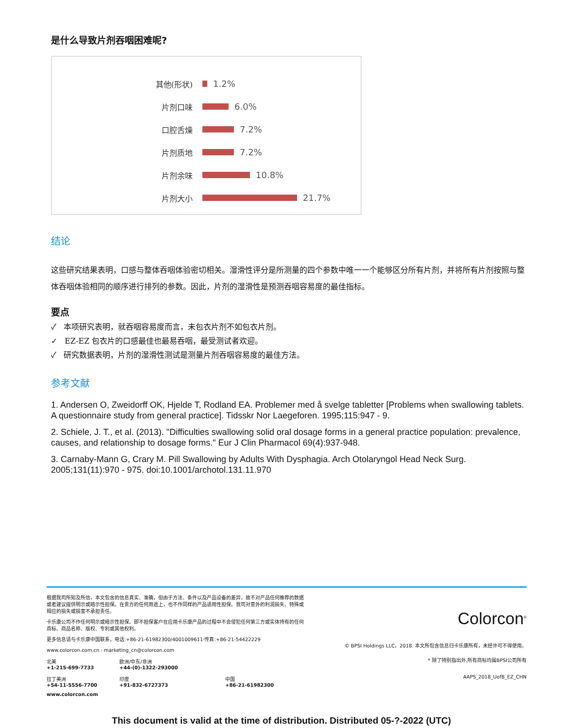是什么导致片剂吞咽困难呢?
其他(形状) 1.2%
片剂口味 6.0%
口腔舌燥 7.2%
片剂质地 7.2%
片剂余味 10.8%
片剂大小 21.7%
结论
这些研究结果表明，口感与整体吞咽体验密切相关。湿滑性评分是所测量的四个参数中唯一一个能够区分所有片剂，并将所有片剂按照与整体吞咽体验相同的顺序进行排列的参数。因此，片剂的湿滑性是预测吞咽容易度的最佳指标。
要点
✓ 本项研究表明，就吞咽容易度而言，未包衣片剂不如包衣片剂。
✓ EZ-EZ 包衣片的口感最佳也最易吞咽，最受测试者欢迎。
✓ 研究数据表明，片剂的湿滑性测试是测量片剂吞咽容易度的最佳方法。
参考文献
1. Andersen O, Zweidorff OK, Hjelde T, Rodland EA. Problemer med å svelge tabletter [Problems when swallowing tablets. A questionnaire study from general practice]. Tidsskr Nor Laegeforen. 1995;115:947 - 9.
2. Schiele, J. T., et al. (2013). "Difficulties swallowing solid oral dosage forms in a general practice population: prevalence, causes, and relationship to dosage forms." Eur J Clin Pharmacol 69(4):937-948.
3. Carnaby-Mann G, Crary M. Pill Swallowing by Adults With Dysphagia. Arch Otolaryngol Head Neck Surg. 2005;131(11):970 - 975. doi:10.1001/archotol.131.11.970
根据我司所知及所信，本文包含的信息真实、准确，但由于方法、条件以及产品设备的差异，故不对产品任何推荐的数据或者建议提供明示或暗示性担保。在贵方的任何用途上，也不作同样的产品适用性担保。我司对意外的利润损失、特殊或相应的损失或损害不承担责任。
卡乐康公司不作任何明示或暗示性担保。即不担保客户在应用卡乐康产品的过程中不会侵犯任何第三方或实体持有的任何商标、商品名称、版权、专利或其他权利。
更多信息请与卡乐康中国联系，电话:+86-21-61982300/4001009611·传真:+86-21-54422229
www.colorcon.com.cn · marketing_cn@colorcon.com
北美
+1-215-699-7733
欧洲/中东/非洲
+44-(0)-1322-293000
拉丁美洲
+54-11-5556-7700
印度
+91-832-6727373
中国
+86-21-61982300
www.colorcon.com
Colorcon<sup>®</sup>
© BPSI Holdings LLC，2018. 本文所包含信息归卡乐康所有，未经许可不得使用。
* 除了特别指出外,所有商标均属BPSI公司所有
AAPS_2018_UofB_EZ_CHN
This document is valid at the time of distribution. Distributed 05-?-2022 (UTC)